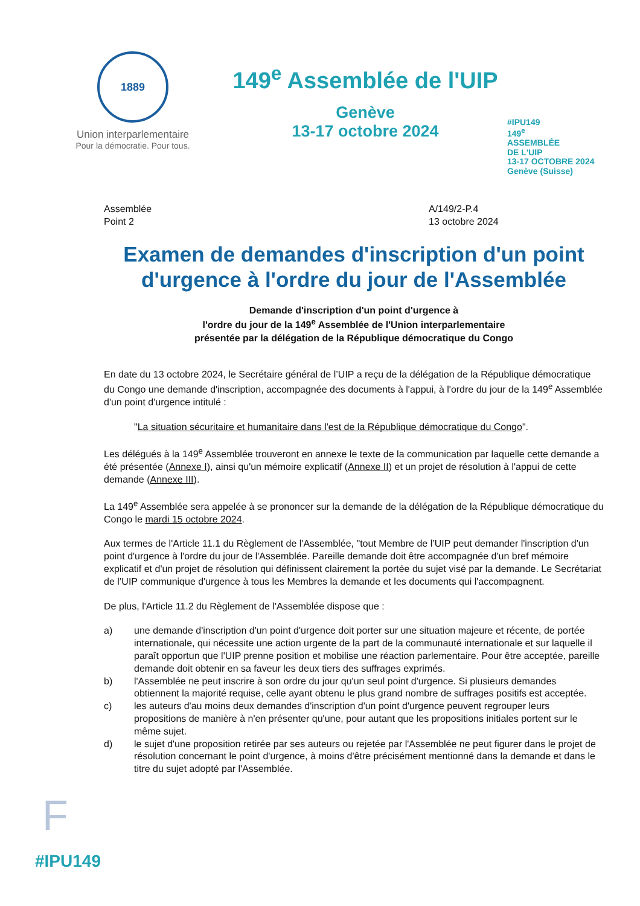1889
Union interparlementaire
Pour la démocratie. Pour tous.
149<sup>e</sup> Assemblée de l'UIP
Genève
13-17 octobre 2024
#IPU149
149<sup>e</sup>
ASSEMBLÉE
DE L'UIP
13-17 OCTOBRE 2024
Genève (Suisse)
Assemblée
Point 2
A/149/2-P.4
13 octobre 2024
Examen de demandes d'inscription d'un point d'urgence à l'ordre du jour de l'Assemblée
Demande d'inscription d'un point d'urgence à
l'ordre du jour de la 149<sup>e</sup> Assemblée de l'Union interparlementaire
présentée par la délégation de la République démocratique du Congo
En date du 13 octobre 2024, le Secrétaire général de l’UIP a reçu de la délégation de la République démocratique du Congo une demande d'inscription, accompagnée des documents à l'appui, à l'ordre du jour de la 149<sup>e</sup> Assemblée d'un point d'urgence intitulé :
"La situation sécuritaire et humanitaire dans l'est de la République démocratique du Congo".
Les délégués à la 149<sup>e</sup> Assemblée trouveront en annexe le texte de la communication par laquelle cette demande a été présentée (Annexe I), ainsi qu'un mémoire explicatif (Annexe II) et un projet de résolution à l'appui de cette demande (Annexe III).
La 149<sup>e</sup> Assemblée sera appelée à se prononcer sur la demande de la délégation de la République démocratique du Congo le mardi 15 octobre 2024.
Aux termes de l'Article 11.1 du Règlement de l'Assemblée, "tout Membre de l’UIP peut demander l'inscription d'un point d'urgence à l'ordre du jour de l'Assemblée. Pareille demande doit être accompagnée d'un bref mémoire explicatif et d'un projet de résolution qui définissent clairement la portée du sujet visé par la demande. Le Secrétariat de l’UIP communique d'urgence à tous les Membres la demande et les documents qui l'accompagnent.
De plus, l'Article 11.2 du Règlement de l'Assemblée dispose que :
a) une demande d'inscription d'un point d'urgence doit porter sur une situation majeure et récente, de portée internationale, qui nécessite une action urgente de la part de la communauté internationale et sur laquelle il paraît opportun que l'UIP prenne position et mobilise une réaction parlementaire. Pour être acceptée, pareille demande doit obtenir en sa faveur les deux tiers des suffrages exprimés.
b) l'Assemblée ne peut inscrire à son ordre du jour qu'un seul point d'urgence. Si plusieurs demandes obtiennent la majorité requise, celle ayant obtenu le plus grand nombre de suffrages positifs est acceptée.
c) les auteurs d'au moins deux demandes d'inscription d'un point d'urgence peuvent regrouper leurs propositions de manière à n'en présenter qu'une, pour autant que les propositions initiales portent sur le même sujet.
d) le sujet d'une proposition retirée par ses auteurs ou rejetée par l'Assemblée ne peut figurer dans le projet de résolution concernant le point d'urgence, à moins d'être précisément mentionné dans la demande et dans le titre du sujet adopté par l'Assemblée.
F
#IPU149